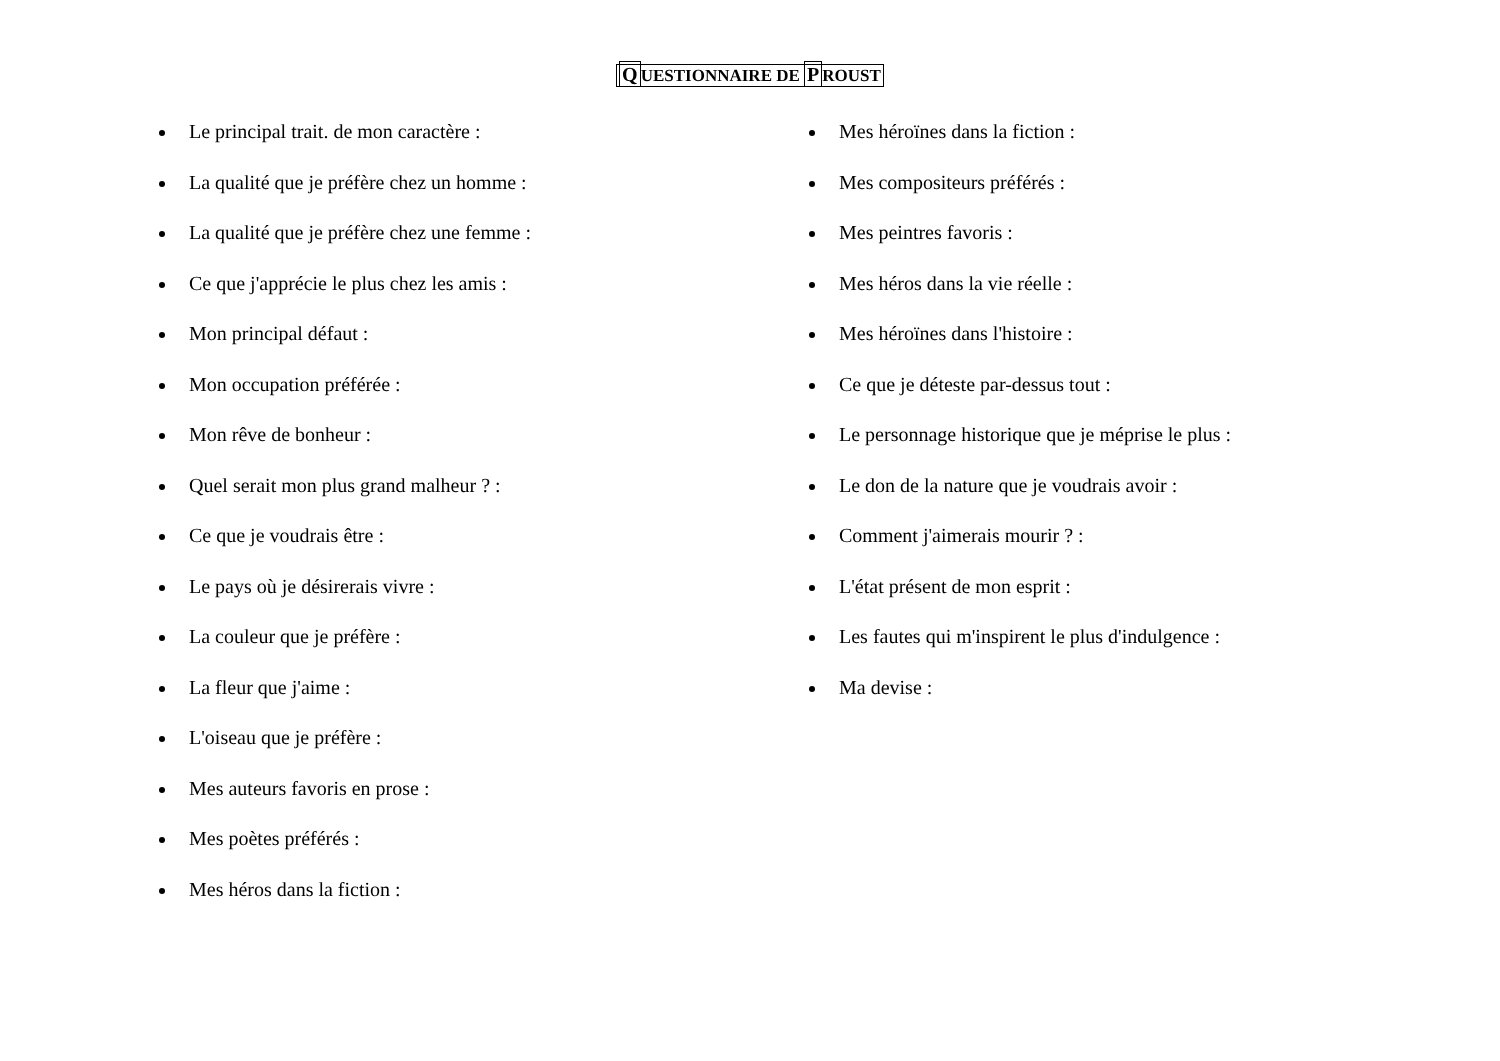QUESTIONNAIRE DE PROUST
Le principal trait. de mon caractère :
La qualité que je préfère chez un homme :
La qualité que je préfère chez une femme :
Ce que j'apprécie le plus chez les amis :
Mon principal défaut :
Mon occupation préférée :
Mon rêve de bonheur :
Quel serait mon plus grand malheur ? :
Ce que je voudrais être :
Le pays où je désirerais vivre :
La couleur que je préfère :
La fleur que j'aime :
L'oiseau que je préfère :
Mes auteurs favoris en prose :
Mes poètes préférés :
Mes héros dans la fiction :
Mes héroïnes dans la fiction :
Mes compositeurs préférés :
Mes peintres favoris :
Mes héros dans la vie réelle :
Mes héroïnes dans l'histoire :
Ce que je déteste par-dessus tout :
Le personnage historique que je méprise le plus :
Le don de la nature que je voudrais avoir :
Comment j'aimerais mourir ? :
L'état présent de mon esprit :
Les fautes qui m'inspirent le plus d'indulgence :
Ma devise :